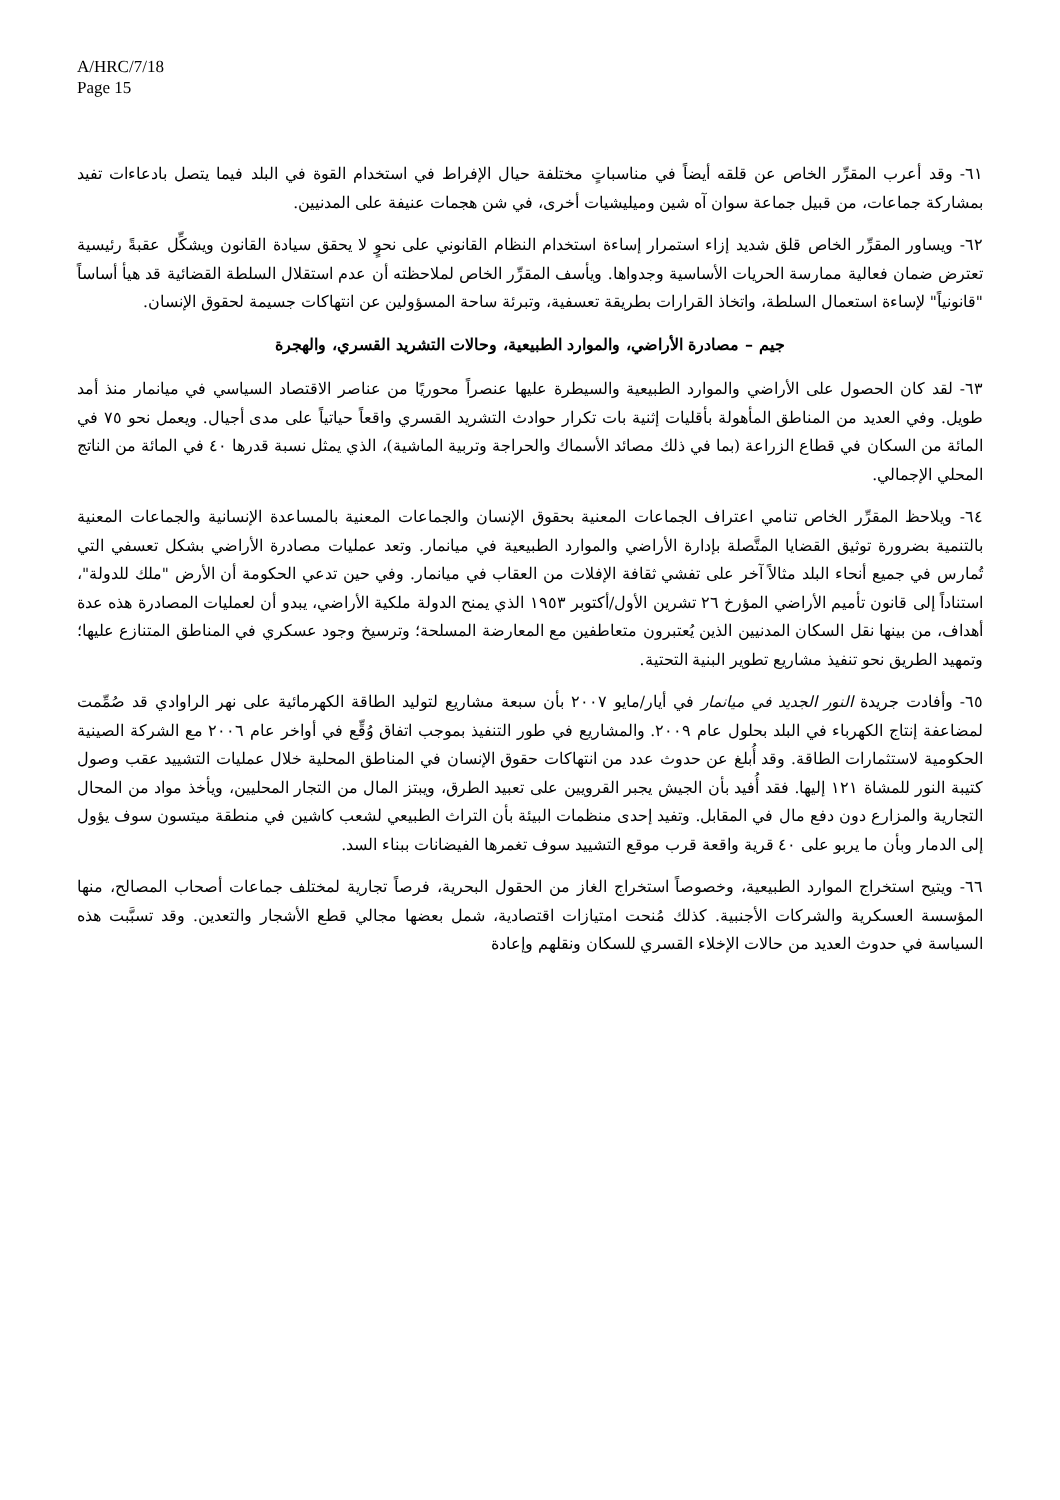A/HRC/7/18
Page 15
٦١- وقد أعرب المقرِّر الخاص عن قلقه أيضاً في مناسباتٍ مختلفة حيال الإفراط في استخدام القوة في البلد فيما يتصل بادعاءات تفيد بمشاركة جماعات، من قبيل جماعة سوان آه شين وميليشيات أخرى، في شن هجمات عنيفة على المدنيين.
٦٢- ويساور المقرِّر الخاص قلق شديد إزاء استمرار إساءة استخدام النظام القانوني على نحوٍ لا يحقق سيادة القانون ويشكِّل عقبةً رئيسية تعترض ضمان فعالية ممارسة الحريات الأساسية وجدواها. ويأسف المقرِّر الخاص لملاحظته أن عدم استقلال السلطة القضائية قد هيأ أساساً "قانونياً" لإساءة استعمال السلطة، واتخاذ القرارات بطريقة تعسفية، وتبرئة ساحة المسؤولين عن انتهاكات جسيمة لحقوق الإنسان.
جيم – مصادرة الأراضي، والموارد الطبيعية، وحالات التشريد القسري، والهجرة
٦٣- لقد كان الحصول على الأراضي والموارد الطبيعية والسيطرة عليها عنصراً محوريًا من عناصر الاقتصاد السياسي في ميانمار منذ أمد طويل. وفي العديد من المناطق المأهولة بأقليات إثنية بات تكرار حوادث التشريد القسري واقعاً حياتياً على مدى أجيال. ويعمل نحو ٧٥ في المائة من السكان في قطاع الزراعة (بما في ذلك مصائد الأسماك والحراجة وتربية الماشية)، الذي يمثل نسبة قدرها ٤٠ في المائة من الناتج المحلي الإجمالي.
٦٤- ويلاحظ المقرِّر الخاص تنامي اعتراف الجماعات المعنية بحقوق الإنسان والجماعات المعنية بالمساعدة الإنسانية والجماعات المعنية بالتنمية بضرورة توثيق القضايا المتَّصلة بإدارة الأراضي والموارد الطبيعية في ميانمار. وتعد عمليات مصادرة الأراضي بشكل تعسفي التي تُمارس في جميع أنحاء البلد مثالاً آخر على تفشي ثقافة الإفلات من العقاب في ميانمار. وفي حين تدعي الحكومة أن الأرض "ملك للدولة"، استناداً إلى قانون تأميم الأراضي المؤرخ ٢٦ تشرين الأول/أكتوبر ١٩٥٣ الذي يمنح الدولة ملكية الأراضي، يبدو أن لعمليات المصادرة هذه عدة أهداف، من بينها نقل السكان المدنيين الذين يُعتبرون متعاطفين مع المعارضة المسلحة؛ وترسيخ وجود عسكري في المناطق المتنازع عليها؛ وتمهيد الطريق نحو تنفيذ مشاريع تطوير البنية التحتية.
٦٥- وأفادت جريدة النور الجديد في ميانمار في أيار/مايو ٢٠٠٧ بأن سبعة مشاريع لتوليد الطاقة الكهرمائية على نهر الراوادي قد صُمِّمت لمضاعفة إنتاج الكهرباء في البلد بحلول عام ٢٠٠٩. والمشاريع في طور التنفيذ بموجب اتفاق وُقِّع في أواخر عام ٢٠٠٦ مع الشركة الصينية الحكومية لاستثمارات الطاقة. وقد أُبلغ عن حدوث عدد من انتهاكات حقوق الإنسان في المناطق المحلية خلال عمليات التشييد عقب وصول كتيبة النور للمشاة ١٢١ إليها. فقد أُفيد بأن الجيش يجبر القرويين على تعبيد الطرق، ويبتز المال من التجار المحليين، ويأخذ مواد من المحال التجارية والمزارع دون دفع مال في المقابل. وتفيد إحدى منظمات البيئة بأن التراث الطبيعي لشعب كاشين في منطقة ميتسون سوف يؤول إلى الدمار وبأن ما يربو على ٤٠ قرية واقعة قرب موقع التشييد سوف تغمرها الفيضانات ببناء السد.
٦٦- ويتيح استخراج الموارد الطبيعية، وخصوصاً استخراج الغاز من الحقول البحرية، فرصاً تجارية لمختلف جماعات أصحاب المصالح، منها المؤسسة العسكرية والشركات الأجنبية. كذلك مُنحت امتيازات اقتصادية، شمل بعضها مجالي قطع الأشجار والتعدين. وقد تسبَّبت هذه السياسة في حدوث العديد من حالات الإخلاء القسري للسكان ونقلهم وإعادة